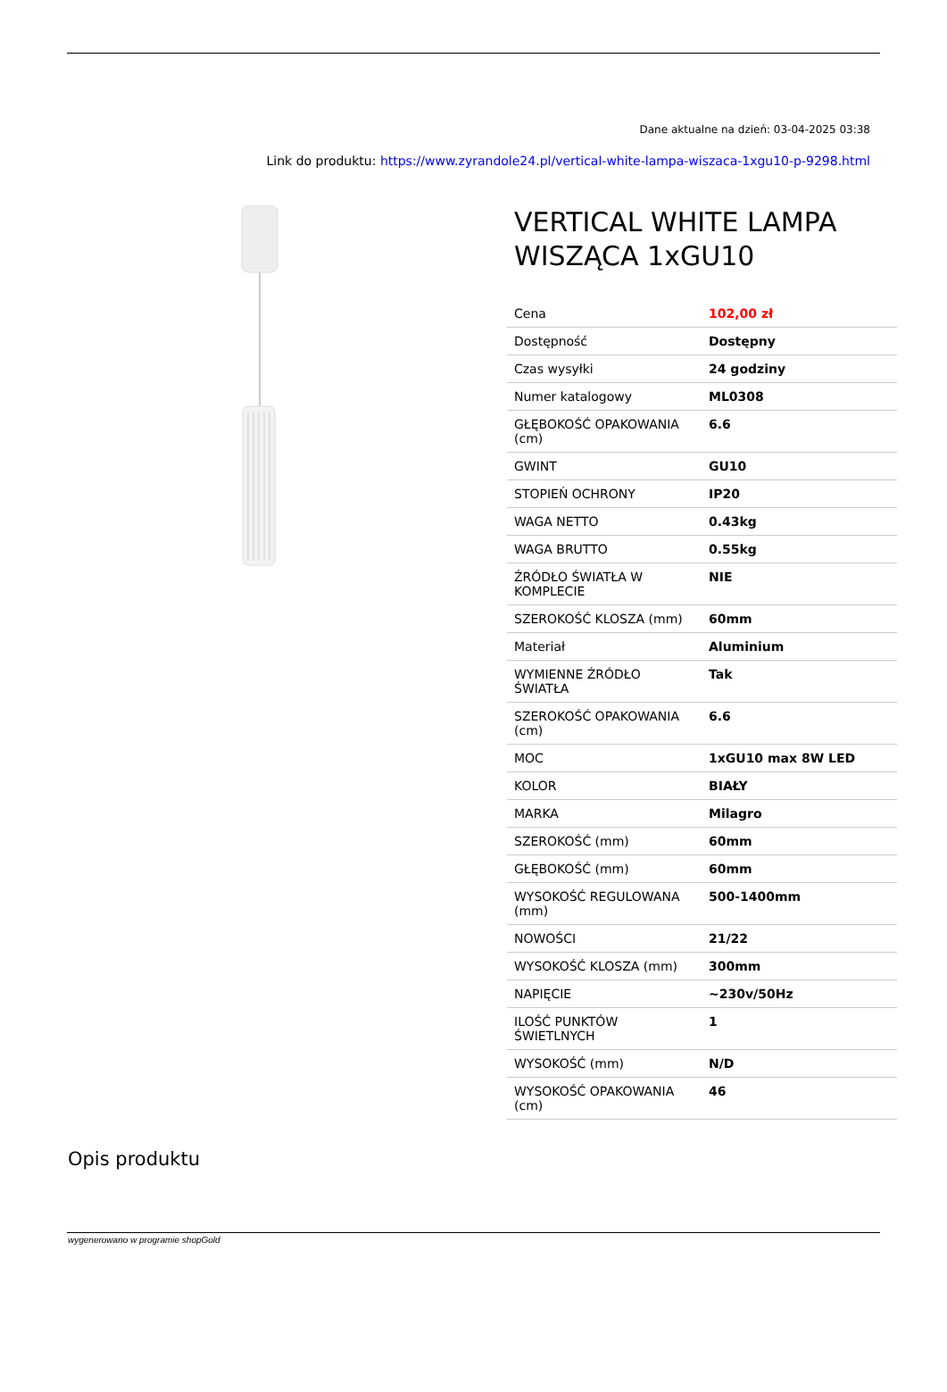Dane aktualne na dzień: 03-04-2025 03:38
Link do produktu: https://www.zyrandole24.pl/vertical-white-lampa-wiszaca-1xgu10-p-9298.html
VERTICAL WHITE LAMPA WISZĄCA 1xGU10
| Cena | 102,00 zł |
| Dostępność | Dostępny |
| Czas wysyłki | 24 godziny |
| Numer katalogowy | ML0308 |
| GŁĘBOKOŚĆ OPAKOWANIA (cm) | 6.6 |
| GWINT | GU10 |
| STOPIEŃ OCHRONY | IP20 |
| WAGA NETTO | 0.43kg |
| WAGA BRUTTO | 0.55kg |
| ŹRÓDŁO ŚWIATŁA W KOMPLECIE | NIE |
| SZEROKOŚĆ KLOSZA (mm) | 60mm |
| Materiał | Aluminium |
| WYMIENNE ŹRÓDŁO ŚWIATŁA | Tak |
| SZEROKOŚĆ OPAKOWANIA (cm) | 6.6 |
| MOC | 1xGU10 max 8W LED |
| KOLOR | BIAŁY |
| MARKA | Milagro |
| SZEROKOŚĆ (mm) | 60mm |
| GŁĘBOKOŚĆ (mm) | 60mm |
| WYSOKOŚĆ REGULOWANA (mm) | 500-1400mm |
| NOWOŚCI | 21/22 |
| WYSOKOŚĆ KLOSZA (mm) | 300mm |
| NAPIĘCIE | ~230v/50Hz |
| ILOŚĆ PUNKTÓW ŚWIETLNYCH | 1 |
| WYSOKOŚĆ (mm) | N/D |
| WYSOKOŚĆ OPAKOWANIA (cm) | 46 |
Opis produktu
wygenerowano w programie shopGold